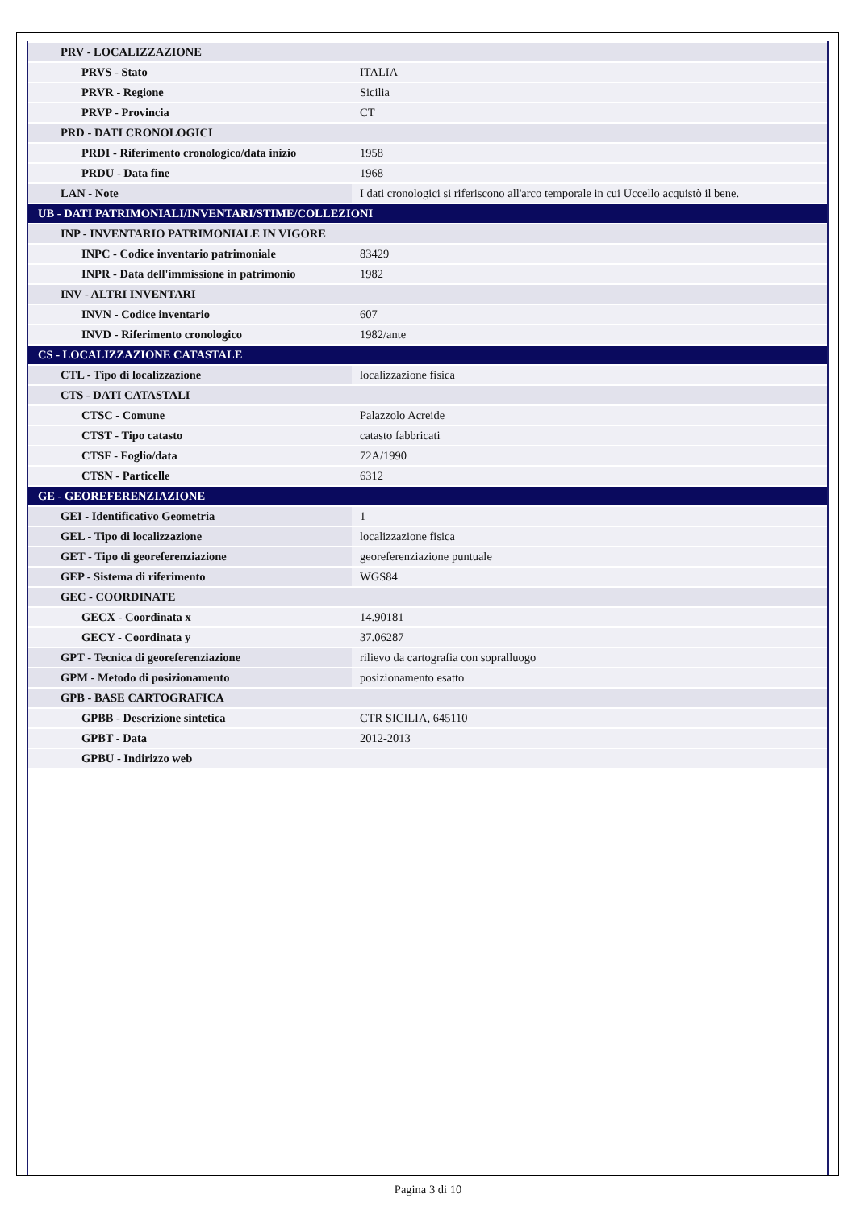| PRV - LOCALIZZAZIONE | |
| PRVS - Stato | ITALIA |
| PRVR - Regione | Sicilia |
| PRVP - Provincia | CT |
| PRD - DATI CRONOLOGICI | |
| PRDI - Riferimento cronologico/data inizio | 1958 |
| PRDU - Data fine | 1968 |
| LAN - Note | I dati cronologici si riferiscono all'arco temporale in cui Uccello acquistò il bene. |
| UB - DATI PATRIMONIALI/INVENTARI/STIME/COLLEZIONI | |
| INP - INVENTARIO PATRIMONIALE IN VIGORE | |
| INPC - Codice inventario patrimoniale | 83429 |
| INPR - Data dell'immissione in patrimonio | 1982 |
| INV - ALTRI INVENTARI | |
| INVN - Codice inventario | 607 |
| INVD - Riferimento cronologico | 1982/ante |
| CS - LOCALIZZAZIONE CATASTALE | |
| CTL - Tipo di localizzazione | localizzazione fisica |
| CTS - DATI CATASTALI | |
| CTSC - Comune | Palazzolo Acreide |
| CTST - Tipo catasto | catasto fabbricati |
| CTSF - Foglio/data | 72A/1990 |
| CTSN - Particelle | 6312 |
| GE - GEOREFERENZIAZIONE | |
| GEI - Identificativo Geometria | 1 |
| GEL - Tipo di localizzazione | localizzazione fisica |
| GET - Tipo di georeferenziazione | georeferenziazione puntuale |
| GEP - Sistema di riferimento | WGS84 |
| GEC - COORDINATE | |
| GECX - Coordinata x | 14.90181 |
| GECY - Coordinata y | 37.06287 |
| GPT - Tecnica di georeferenziazione | rilievo da cartografia con sopralluogo |
| GPM - Metodo di posizionamento | posizionamento esatto |
| GPB - BASE CARTOGRAFICA | |
| GPBB - Descrizione sintetica | CTR SICILIA, 645110 |
| GPBT - Data | 2012-2013 |
| GPBU - Indirizzo web | |
Pagina 3 di 10